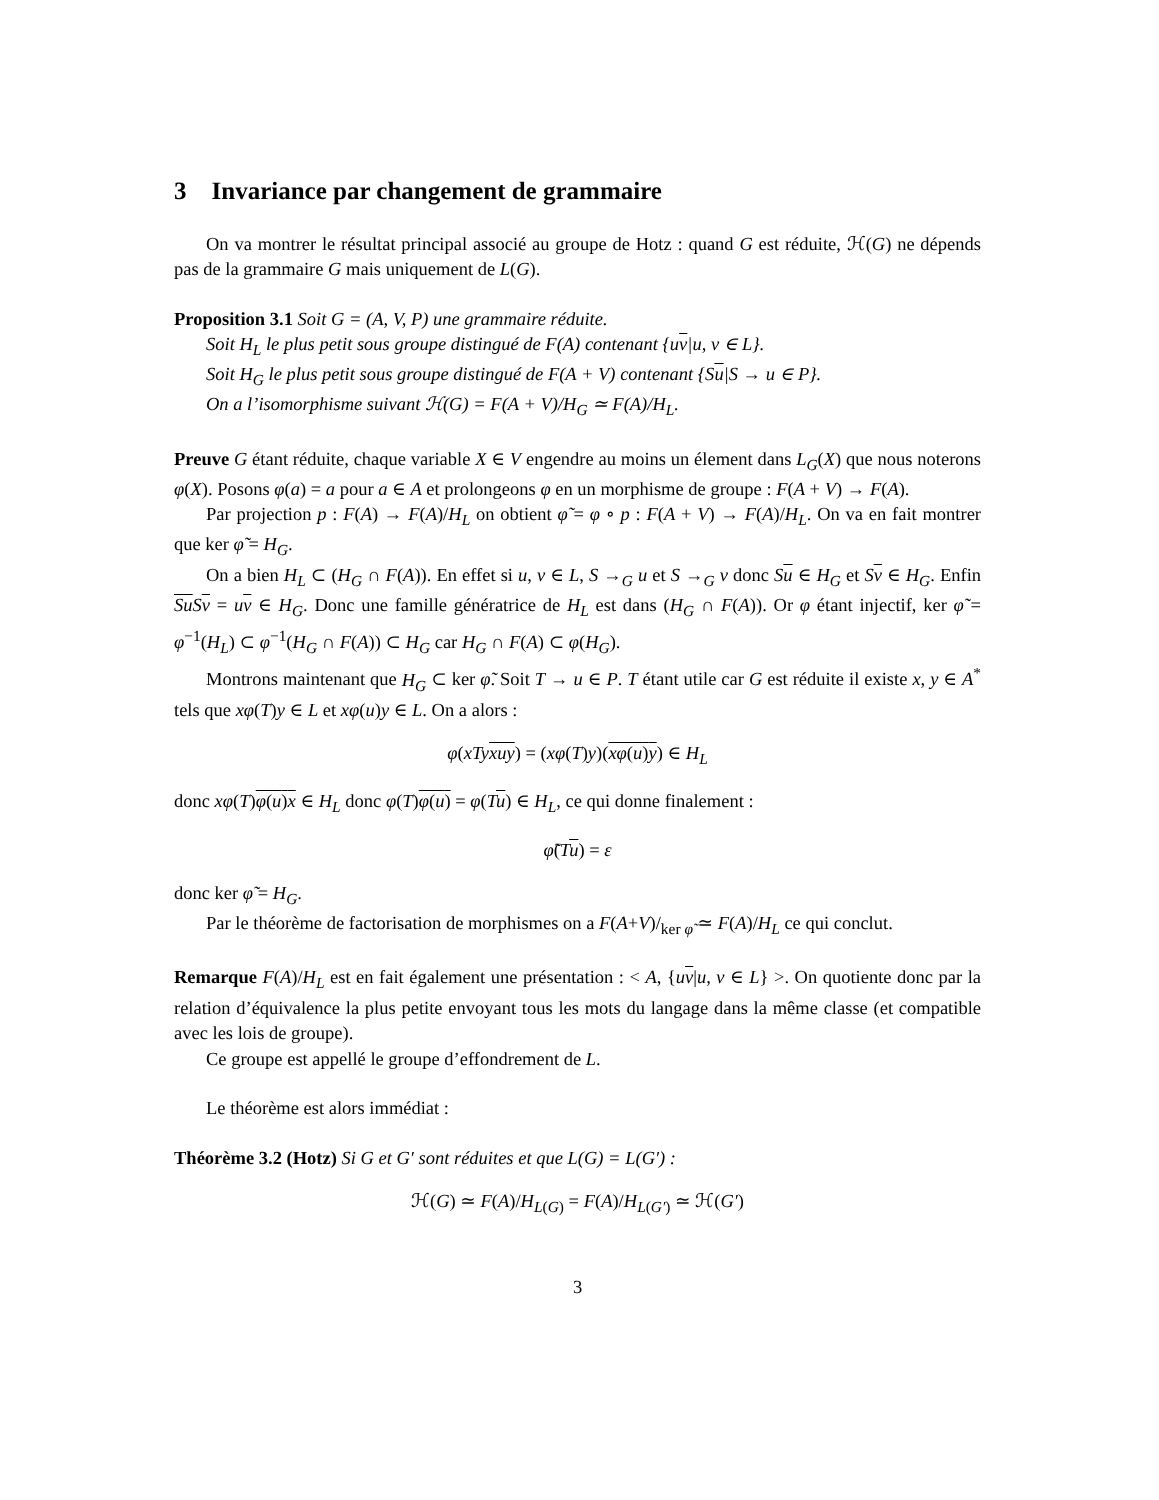3 Invariance par changement de grammaire
On va montrer le résultat principal associé au groupe de Hotz : quand G est réduite, ℋ(G) ne dépends pas de la grammaire G mais uniquement de L(G).
Proposition 3.1 Soit G = (A, V, P) une grammaire réduite.
Soit H<sub>L</sub> le plus petit sous groupe distingué de F(A) contenant {uv|u, v ∈ L}.
Soit H<sub>G</sub> le plus petit sous groupe distingué de F(A + V) contenant {Su|S → u ∈ P}.
On a l’isomorphisme suivant ℋ(G) = F(A + V)/H<sub>G</sub> ≃ F(A)/H<sub>L</sub>.
Preuve G étant réduite, chaque variable X ∈ V engendre au moins un élement dans L<sub>G</sub>(X) que nous noterons φ(X). Posons φ(a) = a pour a ∈ A et prolongeons φ en un morphisme de groupe : F(A + V) → F(A).
Par projection p : F(A) → F(A)/H<sub>L</sub> on obtient φ̃ = φ ∘ p : F(A + V) → F(A)/H<sub>L</sub>. On va en fait montrer que ker φ̃ = H<sub>G</sub>.
On a bien H<sub>L</sub> ⊂ (H<sub>G</sub> ∩ F(A)). En effet si u, v ∈ L, S →<sub>G</sub> u et S →<sub>G</sub> v donc Su ∈ H<sub>G</sub> et Sv ∈ H<sub>G</sub>. Enfin Su Sv = uv ∈ H<sub>G</sub>. Donc une famille génératrice de H<sub>L</sub> est dans (H<sub>G</sub> ∩ F(A)). Or φ étant injectif, ker φ̃ = φ<sup>−1</sup>(H<sub>L</sub>) ⊂ φ<sup>−1</sup>(H<sub>G</sub> ∩ F(A)) ⊂ H<sub>G</sub> car H<sub>G</sub> ∩ F(A) ⊂ φ(H<sub>G</sub>).
Montrons maintenant que H<sub>G</sub> ⊂ ker φ̃. Soit T → u ∈ P. T étant utile car G est réduite il existe x, y ∈ A<sup>*</sup> tels que xφ(T)y ∈ L et xφ(u)y ∈ L. On a alors :
φ(xTyxuy) = (xφ(T)y)(xφ(u)y) ∈ H<sub>L</sub>
donc xφ(T)φ(u) x ∈ H<sub>L</sub> donc φ(T)φ(u) = φ(Tu) ∈ H<sub>L</sub>, ce qui donne finalement :
φ̃(Tu) = ε
donc ker φ̃ = H<sub>G</sub>.
Par le théorème de factorisation de morphismes on a F(A+V)/<sub>ker φ̃</sub> ≃ F(A)/H<sub>L</sub> ce qui conclut.
Remarque F(A)/H<sub>L</sub> est en fait également une présentation : < A, {uv|u, v ∈ L} >. On quotiente donc par la relation d’équivalence la plus petite envoyant tous les mots du langage dans la même classe (et compatible avec les lois de groupe).
Ce groupe est appellé le groupe d’effondrement de L.
Le théorème est alors immédiat :
Théorème 3.2 (Hotz) Si G et G′ sont réduites et que L(G) = L(G′) :
ℋ(G) ≃ F(A)/H<sub>L(G)</sub> = F(A)/H<sub>L(G′)</sub> ≃ ℋ(G′)
3